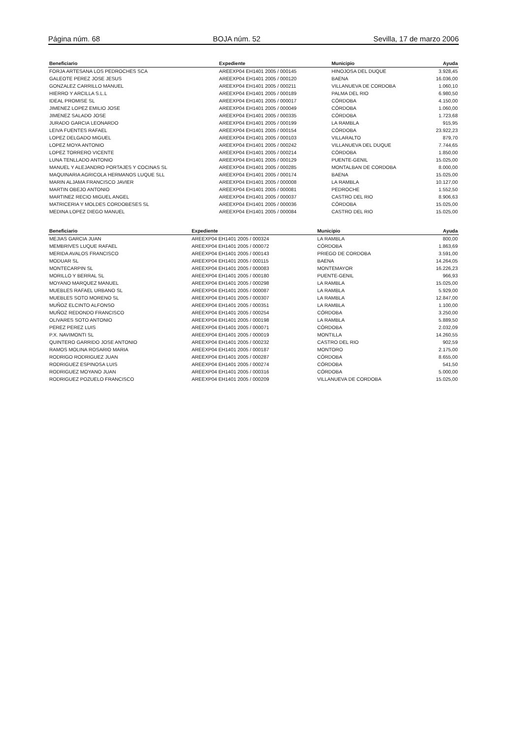Página núm. 68 BOJA núm. 52 Sevilla, 17 de marzo 2006
| Beneficiario | Expediente | Municipio | Ayuda |
| --- | --- | --- | --- |
| FORJA ARTESANA LOS PEDROCHES SCA | AREEXP04 EH1401 2005 / 000145 | HINOJOSA DEL DUQUE | 3.928,45 |
| GALEOTE PEREZ JOSE JESUS | AREEXP04 EH1401 2005 / 000120 | BAENA | 16.036,00 |
| GONZALEZ CARRILLO MANUEL | AREEXP04 EH1401 2005 / 000211 | VILLANUEVA DE CORDOBA | 1.060,10 |
| HIERRO Y ARCILLA S.L.L | AREEXP04 EH1401 2005 / 000189 | PALMA DEL RIO | 6.980,50 |
| IDEAL PROMISE SL | AREEXP04 EH1401 2005 / 000017 | CÓRDOBA | 4.150,00 |
| JIMENEZ LOPEZ EMILIO JOSE | AREEXP04 EH1401 2005 / 000049 | CÓRDOBA | 1.060,00 |
| JIMENEZ SALADO JOSE | AREEXP04 EH1401 2005 / 000335 | CÓRDOBA | 1.723,68 |
| JURADO GARCIA LEONARDO | AREEXP04 EH1401 2005 / 000199 | LA RAMBLA | 915,95 |
| LEIVA FUENTES RAFAEL | AREEXP04 EH1401 2005 / 000154 | CÓRDOBA | 23.922,23 |
| LOPEZ DELGADO MIGUEL | AREEXP04 EH1401 2005 / 000103 | VILLARALTO | 879,70 |
| LOPEZ MOYA ANTONIO | AREEXP04 EH1401 2005 / 000242 | VILLANUEVA DEL DUQUE | 7.744,65 |
| LOPEZ TORRERO VICENTE | AREEXP04 EH1401 2005 / 000214 | CÓRDOBA | 1.850,00 |
| LUNA TENLLADO ANTONIO | AREEXP04 EH1401 2005 / 000129 | PUENTE-GENIL | 15.025,00 |
| MANUEL Y ALEJANDRO PORTAJES Y COCINAS SL | AREEXP04 EH1401 2005 / 000285 | MONTALBAN DE CORDOBA | 8.000,00 |
| MAQUINARIA AGRICOLA HERMANOS LUQUE SLL | AREEXP04 EH1401 2005 / 000174 | BAENA | 15.025,00 |
| MARIN ALJAMA FRANCISCO JAVIER | AREEXP04 EH1401 2005 / 000008 | LA RAMBLA | 10.127,00 |
| MARTIN OBEJO ANTONIO | AREEXP04 EH1401 2005 / 000081 | PEDROCHE | 1.552,50 |
| MARTINEZ RECIO MIGUEL ANGEL | AREEXP04 EH1401 2005 / 000037 | CASTRO DEL RIO | 8.906,63 |
| MATRICERIA Y MOLDES CORDOBESES SL | AREEXP04 EH1401 2005 / 000036 | CÓRDOBA | 15.025,00 |
| MEDINA LOPEZ DIEGO MANUEL | AREEXP04 EH1401 2005 / 000084 | CASTRO DEL RIO | 15.025,00 |
| Beneficiario | Expediente | Municipio | Ayuda |
| --- | --- | --- | --- |
| MEJIAS GARCIA JUAN | AREEXP04 EH1401 2005 / 000324 | LA RAMBLA | 800,00 |
| MEMBRIVES LUQUE RAFAEL | AREEXP04 EH1401 2005 / 000072 | CÓRDOBA | 1.863,69 |
| MERIDA AVALOS FRANCISCO | AREEXP04 EH1401 2005 / 000143 | PRIEGO DE CORDOBA | 3.591,00 |
| MODUAR SL | AREEXP04 EH1401 2005 / 000115 | BAENA | 14.264,05 |
| MONTECARPIN SL | AREEXP04 EH1401 2005 / 000083 | MONTEMAYOR | 16.226,23 |
| MORILLO Y BERRAL SL | AREEXP04 EH1401 2005 / 000180 | PUENTE-GENIL | 966,93 |
| MOYANO MARQUEZ MANUEL | AREEXP04 EH1401 2005 / 000298 | LA RAMBLA | 15.025,00 |
| MUEBLES RAFAEL URBANO SL | AREEXP04 EH1401 2005 / 000087 | LA RAMBLA | 5.929,00 |
| MUEBLES SOTO MORENO SL | AREEXP04 EH1401 2005 / 000307 | LA RAMBLA | 12.847,00 |
| MUÑOZ ELCINTO ALFONSO | AREEXP04 EH1401 2005 / 000351 | LA RAMBLA | 1.100,00 |
| MUÑOZ REDONDO FRANCISCO | AREEXP04 EH1401 2005 / 000254 | CÓRDOBA | 3.250,00 |
| OLIVARES SOTO ANTONIO | AREEXP04 EH1401 2005 / 000198 | LA RAMBLA | 5.889,50 |
| PEREZ PEREZ LUIS | AREEXP04 EH1401 2005 / 000071 | CÓRDOBA | 2.032,09 |
| P.X. NAVIMONTI SL | AREEXP04 EH1401 2005 / 000019 | MONTILLA | 14.260,55 |
| QUINTERO GARRIDO JOSE ANTONIO | AREEXP04 EH1401 2005 / 000232 | CASTRO DEL RIO | 902,59 |
| RAMOS MOLINA ROSARIO MARIA | AREEXP04 EH1401 2005 / 000187 | MONTORO | 2.175,00 |
| RODRIGO RODRIGUEZ JUAN | AREEXP04 EH1401 2005 / 000287 | CÓRDOBA | 8.655,00 |
| RODRIGUEZ ESPINOSA LUIS | AREEXP04 EH1401 2005 / 000274 | CÓRDOBA | 541,50 |
| RODRIGUEZ MOYANO JUAN | AREEXP04 EH1401 2005 / 000316 | CÓRDOBA | 5.000,00 |
| RODRIGUEZ POZUELO FRANCISCO | AREEXP04 EH1401 2005 / 000209 | VILLANUEVA DE CORDOBA | 15.025,00 |